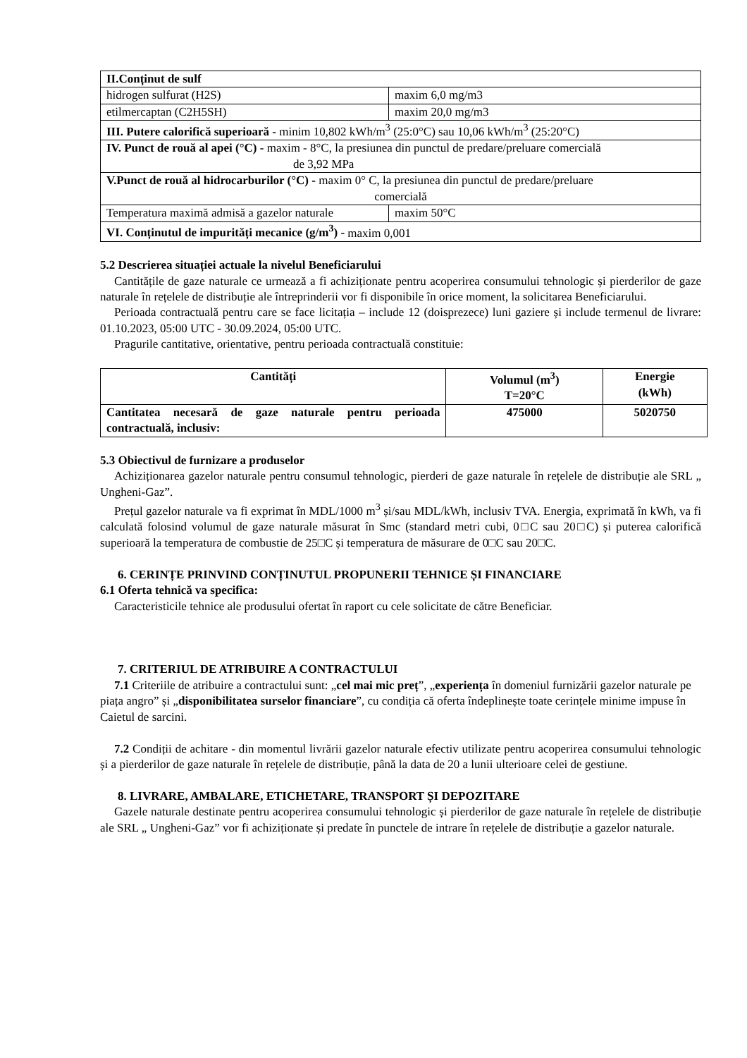| II.Conținut de sulf | |
| hidrogen sulfurat (H2S) | maxim 6,0 mg/m3 |
| etilmercaptan (C2H5SH) | maxim 20,0 mg/m3 |
| III. Putere calorifică superioară - minim 10,802 kWh/m<sup>3</sup> (25:0°C) sau 10,06 kWh/m<sup>3</sup> (25:20°C) | |
| IV. Punct de rouă al apei (°C) - maxim - 8°C, la presiunea din punctul de predare/preluare comercială de 3,92 MPa | |
| V.Punct de rouă al hidrocarburilor (°C) - maxim 0° C, la presiunea din punctul de predare/preluare comercială | |
| Temperatura maximă admisă a gazelor naturale | maxim 50°C |
| VI. Conținutul de impurități mecanice (g/m<sup>3</sup>) - maxim 0,001 | |
5.2 Descrierea situației actuale la nivelul Beneficiarului
Cantitățile de gaze naturale ce urmează a fi achiziționate pentru acoperirea consumului tehnologic și pierderilor de gaze naturale în rețelele de distribuție ale întreprinderii vor fi disponibile în orice moment, la solicitarea Beneficiarului.
Perioada contractuală pentru care se face licitația – include 12 (doisprezece) luni gaziere și include termenul de livrare: 01.10.2023, 05:00 UTC - 30.09.2024, 05:00 UTC.
Pragurile cantitative, orientative, pentru perioada contractuală constituie:
| Cantități | Volumul (m<sup>3</sup>) T=20°C | Energie (kWh) |
| --- | --- | --- |
| Cantitatea necesară de gaze naturale pentru perioada contractuală, inclusiv: | 475000 | 5020750 |
5.3 Obiectivul de furnizare a produselor
Achiziționarea gazelor naturale pentru consumul tehnologic, pierderi de gaze naturale în rețelele de distribuție ale SRL „ Ungheni-Gaz”.
Prețul gazelor naturale va fi exprimat în MDL/1000 m<sup>3</sup> și/sau MDL/kWh, inclusiv TVA. Energia, exprimată în kWh, va fi calculată folosind volumul de gaze naturale măsurat în Smc (standard metri cubi, 0□C sau 20□C) și puterea calorifică superioară la temperatura de combustie de 25□C și temperatura de măsurare de 0□C sau 20□C.
6. CERINȚE PRINVIND CONȚINUTUL PROPUNERII TEHNICE ȘI FINANCIARE
6.1 Oferta tehnică va specifica:
Caracteristicile tehnice ale produsului ofertat în raport cu cele solicitate de către Beneficiar.
7. CRITERIUL DE ATRIBUIRE A CONTRACTULUI
7.1 Criteriile de atribuire a contractului sunt: „cel mai mic preț”, „experiența în domeniul furnizării gazelor naturale pe piața angro” și „disponibilitatea surselor financiare”, cu condiția că oferta îndeplinește toate cerințele minime impuse în Caietul de sarcini.
7.2 Condiții de achitare - din momentul livrării gazelor naturale efectiv utilizate pentru acoperirea consumului tehnologic și a pierderilor de gaze naturale în rețelele de distribuție, până la data de 20 a lunii ulterioare celei de gestiune.
8. LIVRARE, AMBALARE, ETICHETARE, TRANSPORT ȘI DEPOZITARE
Gazele naturale destinate pentru acoperirea consumului tehnologic și pierderilor de gaze naturale în rețelele de distribuție ale SRL „ Ungheni-Gaz” vor fi achiziționate și predate în punctele de intrare în rețelele de distribuție a gazelor naturale.